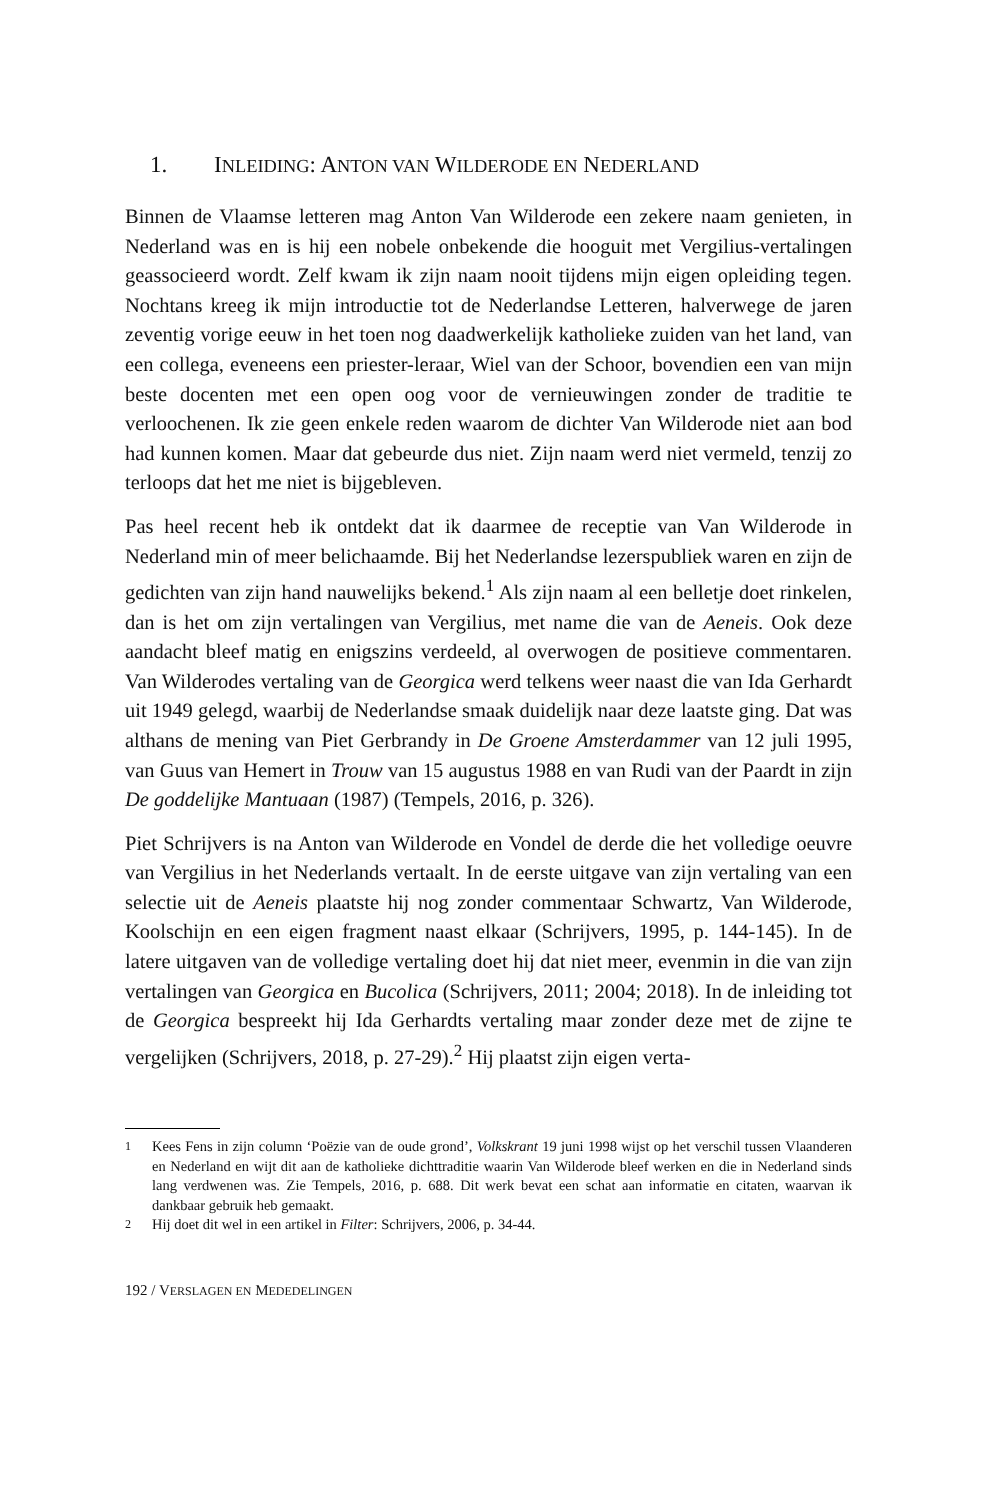1. INLEIDING: ANTON VAN WILDERODE EN NEDERLAND
Binnen de Vlaamse letteren mag Anton Van Wilderode een zekere naam genieten, in Nederland was en is hij een nobele onbekende die hooguit met Vergilius-vertalingen geassocieerd wordt. Zelf kwam ik zijn naam nooit tijdens mijn eigen opleiding tegen. Nochtans kreeg ik mijn introductie tot de Nederlandse Letteren, halverwege de jaren zeventig vorige eeuw in het toen nog daadwerkelijk katholieke zuiden van het land, van een collega, eveneens een priester-leraar, Wiel van der Schoor, bovendien een van mijn beste docenten met een open oog voor de vernieuwingen zonder de traditie te verloochenen. Ik zie geen enkele reden waarom de dichter Van Wilderode niet aan bod had kunnen komen. Maar dat gebeurde dus niet. Zijn naam werd niet vermeld, tenzij zo terloops dat het me niet is bijgebleven.
Pas heel recent heb ik ontdekt dat ik daarmee de receptie van Van Wilderode in Nederland min of meer belichaamde. Bij het Nederlandse lezerspubliek waren en zijn de gedichten van zijn hand nauwelijks bekend.<sup>1</sup> Als zijn naam al een belletje doet rinkelen, dan is het om zijn vertalingen van Vergilius, met name die van de Aeneis. Ook deze aandacht bleef matig en enigszins verdeeld, al overwogen de positieve commentaren. Van Wilderodes vertaling van de Georgica werd telkens weer naast die van Ida Gerhardt uit 1949 gelegd, waarbij de Nederlandse smaak duidelijk naar deze laatste ging. Dat was althans de mening van Piet Gerbrandy in De Groene Amsterdammer van 12 juli 1995, van Guus van Hemert in Trouw van 15 augustus 1988 en van Rudi van der Paardt in zijn De goddelijke Mantuaan (1987) (Tempels, 2016, p. 326).
Piet Schrijvers is na Anton van Wilderode en Vondel de derde die het volledige oeuvre van Vergilius in het Nederlands vertaalt. In de eerste uitgave van zijn vertaling van een selectie uit de Aeneis plaatste hij nog zonder commentaar Schwartz, Van Wilderode, Koolschijn en een eigen fragment naast elkaar (Schrijvers, 1995, p. 144-145). In de latere uitgaven van de volledige vertaling doet hij dat niet meer, evenmin in die van zijn vertalingen van Georgica en Bucolica (Schrijvers, 2011; 2004; 2018). In de inleiding tot de Georgica bespreekt hij Ida Gerhardts vertaling maar zonder deze met de zijne te vergelijken (Schrijvers, 2018, p. 27-29).<sup>2</sup> Hij plaatst zijn eigen verta-
<sup>1</sup> Kees Fens in zijn column ‘Poëzie van de oude grond’, Volkskrant 19 juni 1998 wijst op het verschil tussen Vlaanderen en Nederland en wijt dit aan de katholieke dichttraditie waarin Van Wilderode bleef werken en die in Nederland sinds lang verdwenen was. Zie Tempels, 2016, p. 688. Dit werk bevat een schat aan informatie en citaten, waarvan ik dankbaar gebruik heb gemaakt.
<sup>2</sup> Hij doet dit wel in een artikel in Filter: Schrijvers, 2006, p. 34-44.
192 / VERSLAGEN EN MEDEDELINGEN